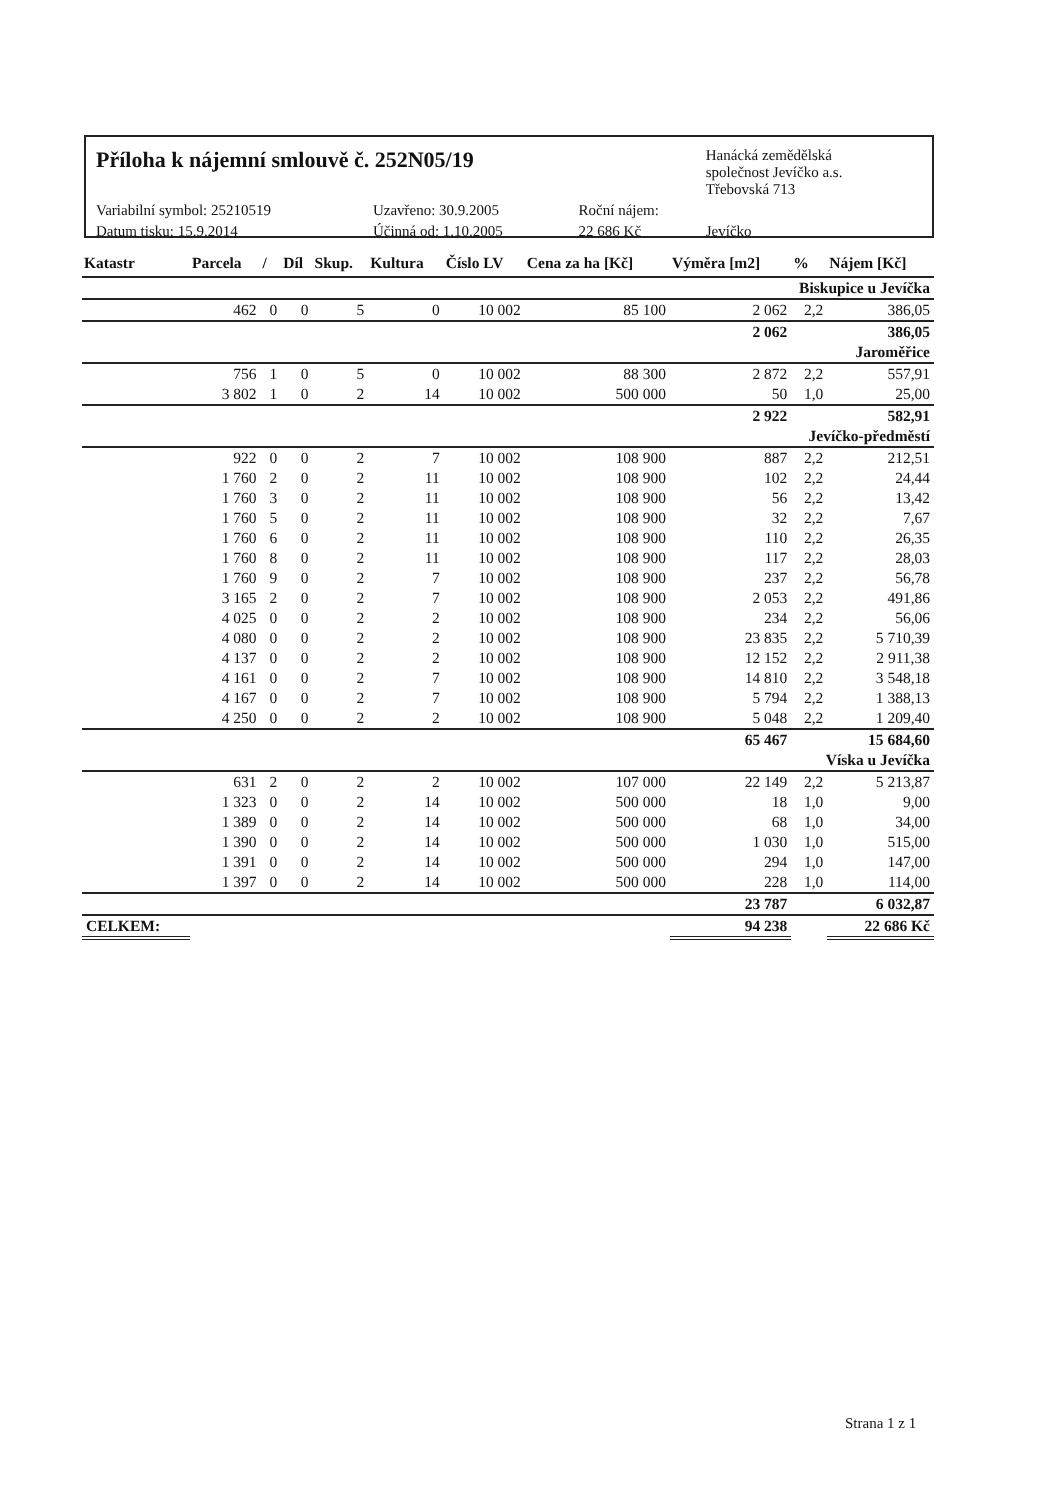| Příloha k nájemní smlouvě č. 252N05/19 | | | Hanácká zemědělská společnost Jevíčko a.s. Třebovská 713 |
| Variabilní symbol: 25210519 | Uzavřeno: 30.9.2005 | Roční nájem: | |
| Datum tisku: 15.9.2014 | Účinná od: 1.10.2005 | 22 686 Kč | Jevíčko |
| Katastr | Parcela | / | Díl | Skup. | Kultura | Číslo LV | Cena za ha [Kč] | Výměra [m2] | % | Nájem [Kč] |
| --- | --- | --- | --- | --- | --- | --- | --- | --- | --- | --- |
| Biskupice u Jevíčka | | | | | | | | | | |
| | 462 | 0 | 0 | 5 | 0 | 10 002 | 85 100 | 2 062 | 2,2 | 386,05 |
| | | | | | | | | 2 062 | | 386,05 |
| Jaroměřice | | | | | | | | | | |
| | 756 | 1 | 0 | 5 | 0 | 10 002 | 88 300 | 2 872 | 2,2 | 557,91 |
| | 3 802 | 1 | 0 | 2 | 14 | 10 002 | 500 000 | 50 | 1,0 | 25,00 |
| | | | | | | | | 2 922 | | 582,91 |
| Jevíčko-předměstí | | | | | | | | | | |
| | 922 | 0 | 0 | 2 | 7 | 10 002 | 108 900 | 887 | 2,2 | 212,51 |
| | 1 760 | 2 | 0 | 2 | 11 | 10 002 | 108 900 | 102 | 2,2 | 24,44 |
| | 1 760 | 3 | 0 | 2 | 11 | 10 002 | 108 900 | 56 | 2,2 | 13,42 |
| | 1 760 | 5 | 0 | 2 | 11 | 10 002 | 108 900 | 32 | 2,2 | 7,67 |
| | 1 760 | 6 | 0 | 2 | 11 | 10 002 | 108 900 | 110 | 2,2 | 26,35 |
| | 1 760 | 8 | 0 | 2 | 11 | 10 002 | 108 900 | 117 | 2,2 | 28,03 |
| | 1 760 | 9 | 0 | 2 | 7 | 10 002 | 108 900 | 237 | 2,2 | 56,78 |
| | 3 165 | 2 | 0 | 2 | 7 | 10 002 | 108 900 | 2 053 | 2,2 | 491,86 |
| | 4 025 | 0 | 0 | 2 | 2 | 10 002 | 108 900 | 234 | 2,2 | 56,06 |
| | 4 080 | 0 | 0 | 2 | 2 | 10 002 | 108 900 | 23 835 | 2,2 | 5 710,39 |
| | 4 137 | 0 | 0 | 2 | 2 | 10 002 | 108 900 | 12 152 | 2,2 | 2 911,38 |
| | 4 161 | 0 | 0 | 2 | 7 | 10 002 | 108 900 | 14 810 | 2,2 | 3 548,18 |
| | 4 167 | 0 | 0 | 2 | 7 | 10 002 | 108 900 | 5 794 | 2,2 | 1 388,13 |
| | 4 250 | 0 | 0 | 2 | 2 | 10 002 | 108 900 | 5 048 | 2,2 | 1 209,40 |
| | | | | | | | | 65 467 | | 15 684,60 |
| Víska u Jevíčka | | | | | | | | | | |
| | 631 | 2 | 0 | 2 | 2 | 10 002 | 107 000 | 22 149 | 2,2 | 5 213,87 |
| | 1 323 | 0 | 0 | 2 | 14 | 10 002 | 500 000 | 18 | 1,0 | 9,00 |
| | 1 389 | 0 | 0 | 2 | 14 | 10 002 | 500 000 | 68 | 1,0 | 34,00 |
| | 1 390 | 0 | 0 | 2 | 14 | 10 002 | 500 000 | 1 030 | 1,0 | 515,00 |
| | 1 391 | 0 | 0 | 2 | 14 | 10 002 | 500 000 | 294 | 1,0 | 147,00 |
| | 1 397 | 0 | 0 | 2 | 14 | 10 002 | 500 000 | 228 | 1,0 | 114,00 |
| | | | | | | | | 23 787 | | 6 032,87 |
| CELKEM: | | | | | | | | 94 238 | | 22 686 Kč |
Strana 1 z 1